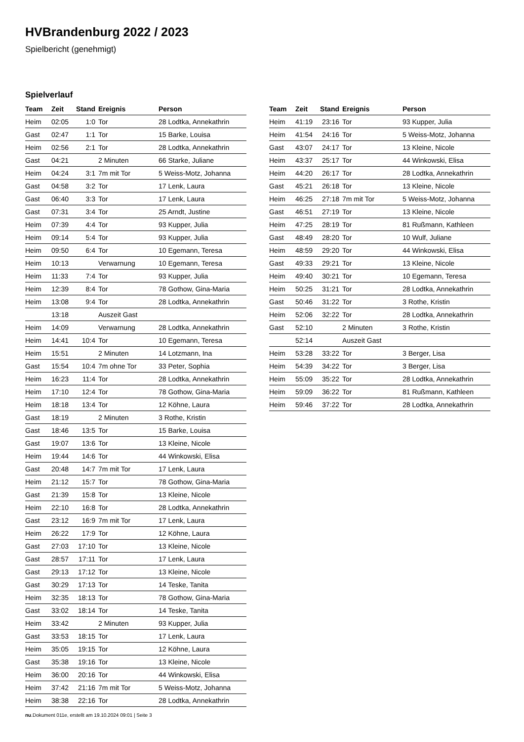HVBrandenburg 2022 / 2023
Spielbericht (genehmigt)
Spielverlauf
| Team | Zeit | Stand | Ereignis | Person |
| --- | --- | --- | --- | --- |
| Heim | 02:05 | 1:0 | Tor | 28 Lodtka, Annekathrin |
| Gast | 02:47 | 1:1 | Tor | 15 Barke, Louisa |
| Heim | 02:56 | 2:1 | Tor | 28 Lodtka, Annekathrin |
| Gast | 04:21 | | 2 Minuten | 66 Starke, Juliane |
| Heim | 04:24 | 3:1 | 7m mit Tor | 5 Weiss-Motz, Johanna |
| Gast | 04:58 | 3:2 | Tor | 17 Lenk, Laura |
| Gast | 06:40 | 3:3 | Tor | 17 Lenk, Laura |
| Gast | 07:31 | 3:4 | Tor | 25 Arndt, Justine |
| Heim | 07:39 | 4:4 | Tor | 93 Kupper, Julia |
| Heim | 09:14 | 5:4 | Tor | 93 Kupper, Julia |
| Heim | 09:50 | 6:4 | Tor | 10 Egemann, Teresa |
| Heim | 10:13 | | Verwarnung | 10 Egemann, Teresa |
| Heim | 11:33 | 7:4 | Tor | 93 Kupper, Julia |
| Heim | 12:39 | 8:4 | Tor | 78 Gothow, Gina-Maria |
| Heim | 13:08 | 9:4 | Tor | 28 Lodtka, Annekathrin |
| | 13:18 | | Auszeit Gast | |
| Heim | 14:09 | | Verwarnung | 28 Lodtka, Annekathrin |
| Heim | 14:41 | 10:4 | Tor | 10 Egemann, Teresa |
| Heim | 15:51 | | 2 Minuten | 14 Lotzmann, Ina |
| Gast | 15:54 | 10:4 | 7m ohne Tor | 33 Peter, Sophia |
| Heim | 16:23 | 11:4 | Tor | 28 Lodtka, Annekathrin |
| Heim | 17:10 | 12:4 | Tor | 78 Gothow, Gina-Maria |
| Heim | 18:18 | 13:4 | Tor | 12 Köhne, Laura |
| Gast | 18:19 | | 2 Minuten | 3 Rothe, Kristin |
| Gast | 18:46 | 13:5 | Tor | 15 Barke, Louisa |
| Gast | 19:07 | 13:6 | Tor | 13 Kleine, Nicole |
| Heim | 19:44 | 14:6 | Tor | 44 Winkowski, Elisa |
| Gast | 20:48 | 14:7 | 7m mit Tor | 17 Lenk, Laura |
| Heim | 21:12 | 15:7 | Tor | 78 Gothow, Gina-Maria |
| Gast | 21:39 | 15:8 | Tor | 13 Kleine, Nicole |
| Heim | 22:10 | 16:8 | Tor | 28 Lodtka, Annekathrin |
| Gast | 23:12 | 16:9 | 7m mit Tor | 17 Lenk, Laura |
| Heim | 26:22 | 17:9 | Tor | 12 Köhne, Laura |
| Gast | 27:03 | 17:10 | Tor | 13 Kleine, Nicole |
| Gast | 28:57 | 17:11 | Tor | 17 Lenk, Laura |
| Gast | 29:13 | 17:12 | Tor | 13 Kleine, Nicole |
| Gast | 30:29 | 17:13 | Tor | 14 Teske, Tanita |
| Heim | 32:35 | 18:13 | Tor | 78 Gothow, Gina-Maria |
| Gast | 33:02 | 18:14 | Tor | 14 Teske, Tanita |
| Heim | 33:42 | | 2 Minuten | 93 Kupper, Julia |
| Gast | 33:53 | 18:15 | Tor | 17 Lenk, Laura |
| Heim | 35:05 | 19:15 | Tor | 12 Köhne, Laura |
| Gast | 35:38 | 19:16 | Tor | 13 Kleine, Nicole |
| Heim | 36:00 | 20:16 | Tor | 44 Winkowski, Elisa |
| Heim | 37:42 | 21:16 | 7m mit Tor | 5 Weiss-Motz, Johanna |
| Heim | 38:38 | 22:16 | Tor | 28 Lodtka, Annekathrin |
| Team | Zeit | Stand | Ereignis | Person |
| --- | --- | --- | --- | --- |
| Heim | 41:19 | 23:16 | Tor | 93 Kupper, Julia |
| Heim | 41:54 | 24:16 | Tor | 5 Weiss-Motz, Johanna |
| Gast | 43:07 | 24:17 | Tor | 13 Kleine, Nicole |
| Heim | 43:37 | 25:17 | Tor | 44 Winkowski, Elisa |
| Heim | 44:20 | 26:17 | Tor | 28 Lodtka, Annekathrin |
| Gast | 45:21 | 26:18 | Tor | 13 Kleine, Nicole |
| Heim | 46:25 | 27:18 | 7m mit Tor | 5 Weiss-Motz, Johanna |
| Gast | 46:51 | 27:19 | Tor | 13 Kleine, Nicole |
| Heim | 47:25 | 28:19 | Tor | 81 Rußmann, Kathleen |
| Gast | 48:49 | 28:20 | Tor | 10 Wulf, Juliane |
| Heim | 48:59 | 29:20 | Tor | 44 Winkowski, Elisa |
| Gast | 49:33 | 29:21 | Tor | 13 Kleine, Nicole |
| Heim | 49:40 | 30:21 | Tor | 10 Egemann, Teresa |
| Heim | 50:25 | 31:21 | Tor | 28 Lodtka, Annekathrin |
| Gast | 50:46 | 31:22 | Tor | 3 Rothe, Kristin |
| Heim | 52:06 | 32:22 | Tor | 28 Lodtka, Annekathrin |
| Gast | 52:10 | | 2 Minuten | 3 Rothe, Kristin |
| | 52:14 | | Auszeit Gast | |
| Heim | 53:28 | 33:22 | Tor | 3 Berger, Lisa |
| Heim | 54:39 | 34:22 | Tor | 3 Berger, Lisa |
| Heim | 55:09 | 35:22 | Tor | 28 Lodtka, Annekathrin |
| Heim | 59:09 | 36:22 | Tor | 81 Rußmann, Kathleen |
| Heim | 59:46 | 37:22 | Tor | 28 Lodtka, Annekathrin |
nu.Dokument 011e, erstellt am 19.10.2024 09:01 | Seite 3